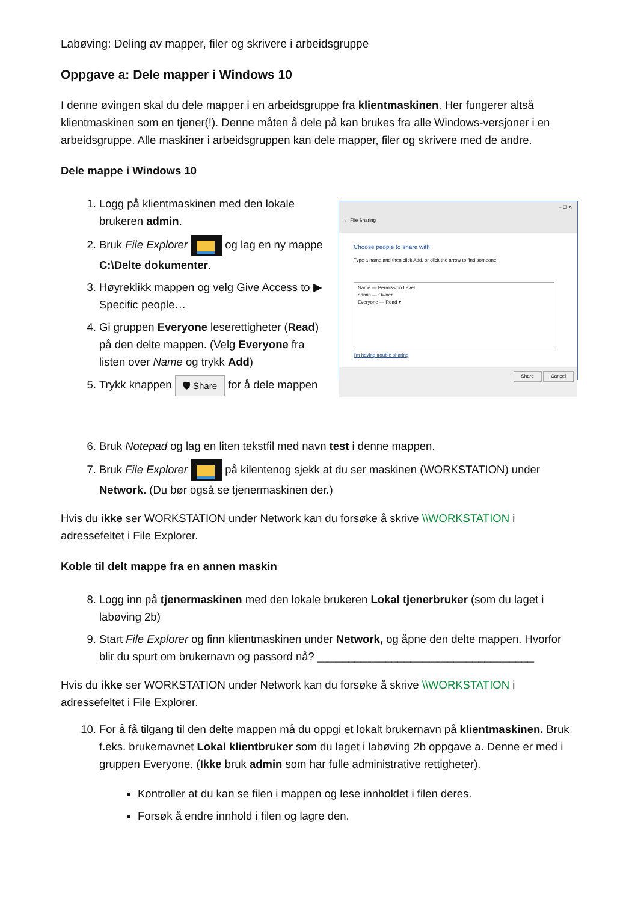Labøving: Deling av mapper, filer og skrivere i arbeidsgruppe
Oppgave a: Dele mapper i Windows 10
I denne øvingen skal du dele mapper i en arbeidsgruppe fra klientmaskinen. Her fungerer altså klientmaskinen som en tjener(!). Denne måten å dele på kan brukes fra alle Windows-versjoner i en arbeidsgruppe. Alle maskiner i arbeidsgruppen kan dele mapper, filer og skrivere med de andre.
Dele mappe i Windows 10
1. Logg på klientmaskinen med den lokale brukeren admin.
2. Bruk File Explorer og lag en ny mappe C:\Delte dokumenter.
3. Høyreklikk mappen og velg Give Access to ▶ Specific people…
4. Gi gruppen Everyone leserettigheter (Read) på den delte mappen. (Velg Everyone fra listen over Name og trykk Add)
5. Trykk knappen 🛡 Share for å dele mappen
– ☐ ✕
← File Sharing
Choose people to share with
Type a name and then click Add, or click the arrow to find someone.
Name — Permission Level
admin — Owner
Everyone — Read ▾
I'm having trouble sharing
Share Cancel
6. Bruk Notepad og lag en liten tekstfil med navn test i denne mappen.
7. Bruk File Explorer på kilentenog sjekk at du ser maskinen (WORKSTATION) under Network. (Du bør også se tjenermaskinen der.)
Hvis du ikke ser WORKSTATION under Network kan du forsøke å skrive \\WORKSTATION i adressefeltet i File Explorer.
Koble til delt mappe fra en annen maskin
8. Logg inn på tjenermaskinen med den lokale brukeren Lokal tjenerbruker (som du laget i labøving 2b)
9. Start File Explorer og finn klientmaskinen under Network, og åpne den delte mappen. Hvorfor blir du spurt om brukernavn og passord nå? ___________________________________
Hvis du ikke ser WORKSTATION under Network kan du forsøke å skrive \\WORKSTATION i adressefeltet i File Explorer.
10. For å få tilgang til den delte mappen må du oppgi et lokalt brukernavn på klientmaskinen. Bruk f.eks. brukernavnet Lokal klientbruker som du laget i labøving 2b oppgave a. Denne er med i gruppen Everyone. (Ikke bruk admin som har fulle administrative rettigheter).
Kontroller at du kan se filen i mappen og lese innholdet i filen deres.
Forsøk å endre innhold i filen og lagre den.